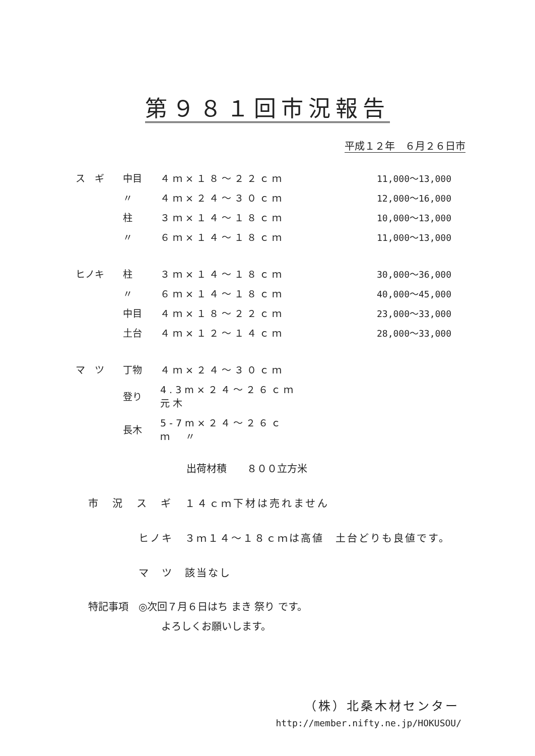第９８１回市況報告
平成１２年　６月２６日市
| ス ギ | 中目 | ４ｍ×１８～２２ｃｍ | 11,000～13,000 |
| | 〃 | ４ｍ×２４～３０ｃｍ | 12,000～16,000 |
| | 柱 | ３ｍ×１４～１８ｃｍ | 10,000～13,000 |
| | 〃 | ６ｍ×１４～１８ｃｍ | 11,000～13,000 |
| ヒノキ | 柱 | ３ｍ×１４～１８ｃｍ | 30,000～36,000 |
| | 〃 | ６ｍ×１４～１８ｃｍ | 40,000～45,000 |
| | 中目 | ４ｍ×１８～２２ｃｍ | 23,000～33,000 |
| | 土台 | ４ｍ×１２～１４ｃｍ | 28,000～33,000 |
| マ ツ | 丁物 | ４ｍ×２４～３０ｃｍ | |
| | 登り | 4.3m×２４～２６ｃｍ 元木 | |
| | 長木 | 5-7m×２４～２６ｃｍ 〃 | |
出荷材積　　８００立方米
市　況　ス　ギ　１４ｃｍ下材は売れません
ヒノキ　３ｍ１４～１８ｃｍは高値　土台どりも良値です。
マ　ツ　該当なし
特記事項　◎次回７月６日はち まき 祭り です。
よろしくお願いします。
（株）北桑木材センター
http://member.nifty.ne.jp/HOKUSOU/